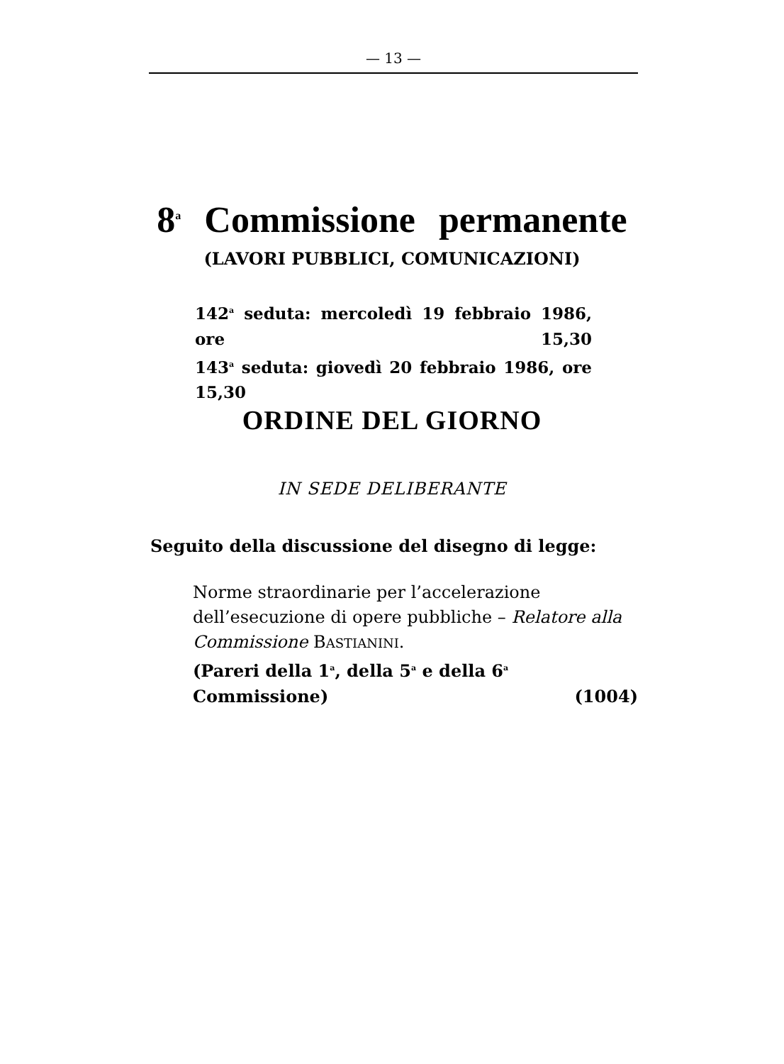— 13 —
8<sup>a</sup> Commissione permanente
(LAVORI PUBBLICI, COMUNICAZIONI)
142<sup>a</sup> seduta: mercoledì 19 febbraio 1986, ore 15,30
143<sup>a</sup> seduta: giovedì 20 febbraio 1986, ore 15,30
ORDINE DEL GIORNO
IN SEDE DELIBERANTE
Seguito della discussione del disegno di legge:
Norme straordinarie per l’accelerazione dell’esecuzione di opere pubbliche – Relatore alla Commissione BASTIANINI.
(Pareri della 1<sup>a</sup>, della 5<sup>a</sup> e della 6<sup>a</sup> Commissione) (1004)